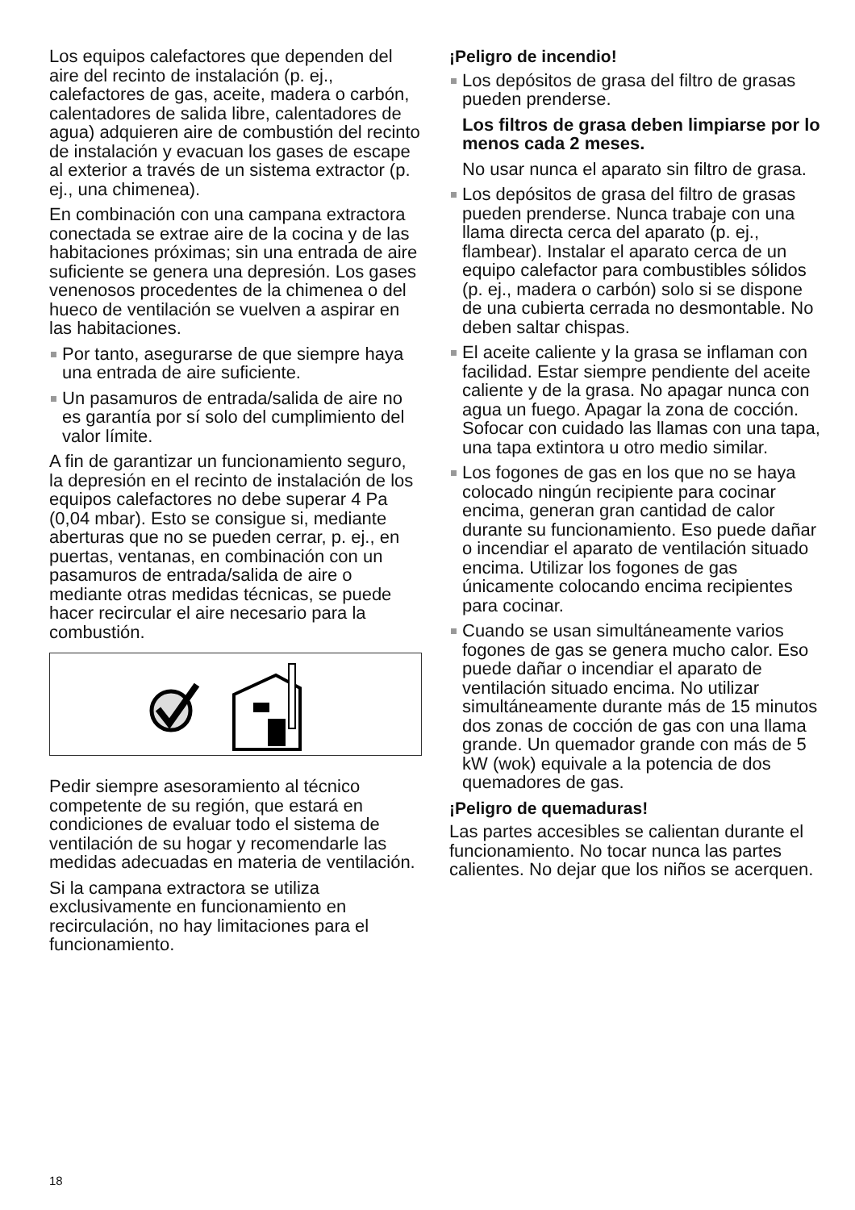Los equipos calefactores que dependen del aire del recinto de instalación (p. ej., calefactores de gas, aceite, madera o carbón, calentadores de salida libre, calentadores de agua) adquieren aire de combustión del recinto de instalación y evacuan los gases de escape al exterior a través de un sistema extractor (p. ej., una chimenea).
En combinación con una campana extractora conectada se extrae aire de la cocina y de las habitaciones próximas; sin una entrada de aire suficiente se genera una depresión. Los gases venenosos procedentes de la chimenea o del hueco de ventilación se vuelven a aspirar en las habitaciones.
Por tanto, asegurarse de que siempre haya una entrada de aire suficiente.
Un pasamuros de entrada/salida de aire no es garantía por sí solo del cumplimiento del valor límite.
A fin de garantizar un funcionamiento seguro, la depresión en el recinto de instalación de los equipos calefactores no debe superar 4 Pa (0,04 mbar). Esto se consigue si, mediante aberturas que no se pueden cerrar, p. ej., en puertas, ventanas, en combinación con un pasamuros de entrada/salida de aire o mediante otras medidas técnicas, se puede hacer recircular el aire necesario para la combustión.
Pedir siempre asesoramiento al técnico competente de su región, que estará en condiciones de evaluar todo el sistema de ventilación de su hogar y recomendarle las medidas adecuadas en materia de ventilación.
Si la campana extractora se utiliza exclusivamente en funcionamiento en recirculación, no hay limitaciones para el funcionamiento.
¡Peligro de incendio!
Los depósitos de grasa del filtro de grasas pueden prenderse.
Los filtros de grasa deben limpiarse por lo menos cada 2 meses.
No usar nunca el aparato sin filtro de grasa.
Los depósitos de grasa del filtro de grasas pueden prenderse. Nunca trabaje con una llama directa cerca del aparato (p. ej., flambear). Instalar el aparato cerca de un equipo calefactor para combustibles sólidos (p. ej., madera o carbón) solo si se dispone de una cubierta cerrada no desmontable. No deben saltar chispas.
El aceite caliente y la grasa se inflaman con facilidad. Estar siempre pendiente del aceite caliente y de la grasa. No apagar nunca con agua un fuego. Apagar la zona de cocción. Sofocar con cuidado las llamas con una tapa, una tapa extintora u otro medio similar.
Los fogones de gas en los que no se haya colocado ningún recipiente para cocinar encima, generan gran cantidad de calor durante su funcionamiento. Eso puede dañar o incendiar el aparato de ventilación situado encima. Utilizar los fogones de gas únicamente colocando encima recipientes para cocinar.
Cuando se usan simultáneamente varios fogones de gas se genera mucho calor. Eso puede dañar o incendiar el aparato de ventilación situado encima. No utilizar simultáneamente durante más de 15 minutos dos zonas de cocción de gas con una llama grande. Un quemador grande con más de 5 kW (wok) equivale a la potencia de dos quemadores de gas.
¡Peligro de quemaduras!
Las partes accesibles se calientan durante el funcionamiento. No tocar nunca las partes calientes. No dejar que los niños se acerquen.
18